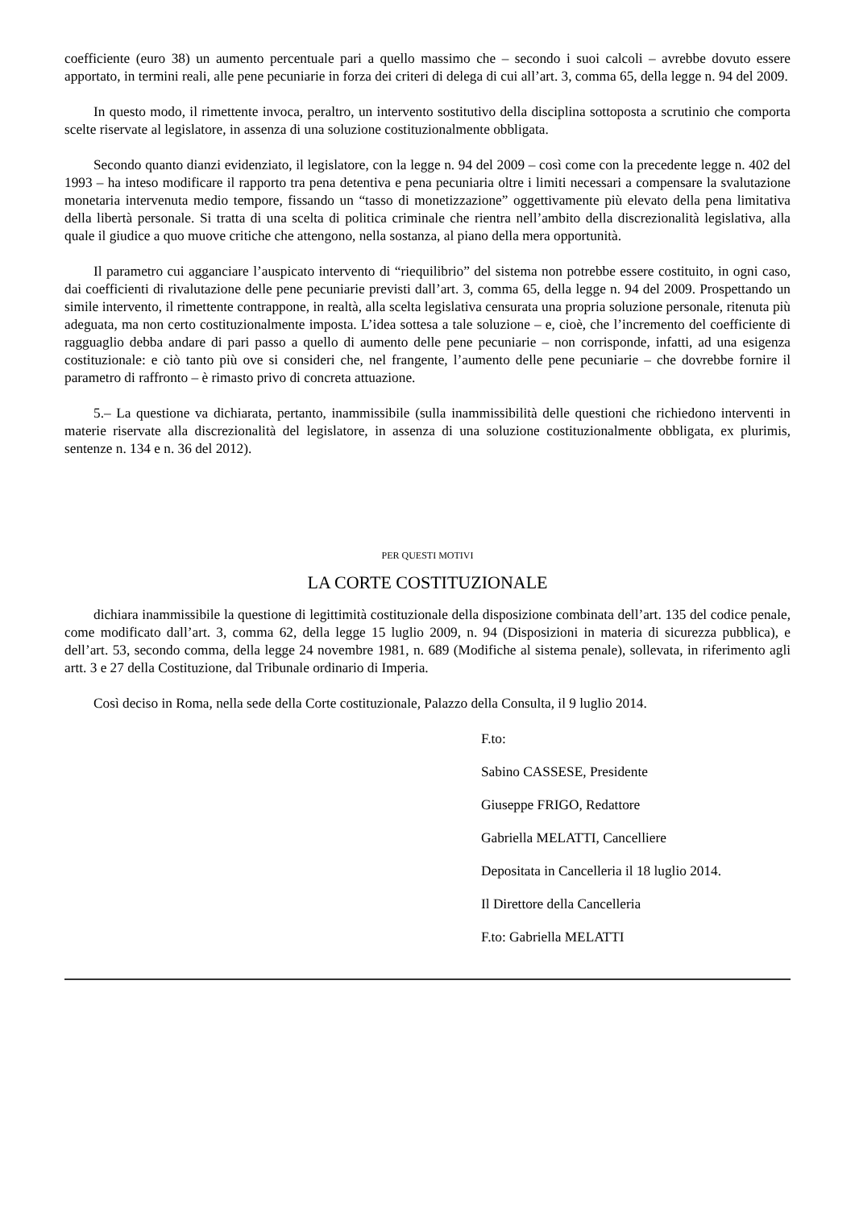coefficiente (euro 38) un aumento percentuale pari a quello massimo che – secondo i suoi calcoli – avrebbe dovuto essere apportato, in termini reali, alle pene pecuniarie in forza dei criteri di delega di cui all’art. 3, comma 65, della legge n. 94 del 2009.
In questo modo, il rimettente invoca, peraltro, un intervento sostitutivo della disciplina sottoposta a scrutinio che comporta scelte riservate al legislatore, in assenza di una soluzione costituzionalmente obbligata.
Secondo quanto dianzi evidenziato, il legislatore, con la legge n. 94 del 2009 – così come con la precedente legge n. 402 del 1993 – ha inteso modificare il rapporto tra pena detentiva e pena pecuniaria oltre i limiti necessari a compensare la svalutazione monetaria intervenuta medio tempore, fissando un “tasso di monetizzazione” oggettivamente più elevato della pena limitativa della libertà personale. Si tratta di una scelta di politica criminale che rientra nell’ambito della discrezionalità legislativa, alla quale il giudice a quo muove critiche che attengono, nella sostanza, al piano della mera opportunità.
Il parametro cui agganciare l’auspicato intervento di “riequilibrio” del sistema non potrebbe essere costituito, in ogni caso, dai coefficienti di rivalutazione delle pene pecuniarie previsti dall’art. 3, comma 65, della legge n. 94 del 2009. Prospettando un simile intervento, il rimettente contrappone, in realtà, alla scelta legislativa censurata una propria soluzione personale, ritenuta più adeguata, ma non certo costituzionalmente imposta. L’idea sottesa a tale soluzione – e, cioè, che l’incremento del coefficiente di ragguaglio debba andare di pari passo a quello di aumento delle pene pecuniarie – non corrisponde, infatti, ad una esigenza costituzionale: e ciò tanto più ove si consideri che, nel frangente, l’aumento delle pene pecuniarie – che dovrebbe fornire il parametro di raffronto – è rimasto privo di concreta attuazione.
5.– La questione va dichiarata, pertanto, inammissibile (sulla inammissibilità delle questioni che richiedono interventi in materie riservate alla discrezionalità del legislatore, in assenza di una soluzione costituzionalmente obbligata, ex plurimis, sentenze n. 134 e n. 36 del 2012).
PER QUESTI MOTIVI
LA CORTE COSTITUZIONALE
dichiara inammissibile la questione di legittimità costituzionale della disposizione combinata dell’art. 135 del codice penale, come modificato dall’art. 3, comma 62, della legge 15 luglio 2009, n. 94 (Disposizioni in materia di sicurezza pubblica), e dell’art. 53, secondo comma, della legge 24 novembre 1981, n. 689 (Modifiche al sistema penale), sollevata, in riferimento agli artt. 3 e 27 della Costituzione, dal Tribunale ordinario di Imperia.
Così deciso in Roma, nella sede della Corte costituzionale, Palazzo della Consulta, il 9 luglio 2014.
F.to:
Sabino CASSESE, Presidente
Giuseppe FRIGO, Redattore
Gabriella MELATTI, Cancelliere
Depositata in Cancelleria il 18 luglio 2014.
Il Direttore della Cancelleria
F.to: Gabriella MELATTI